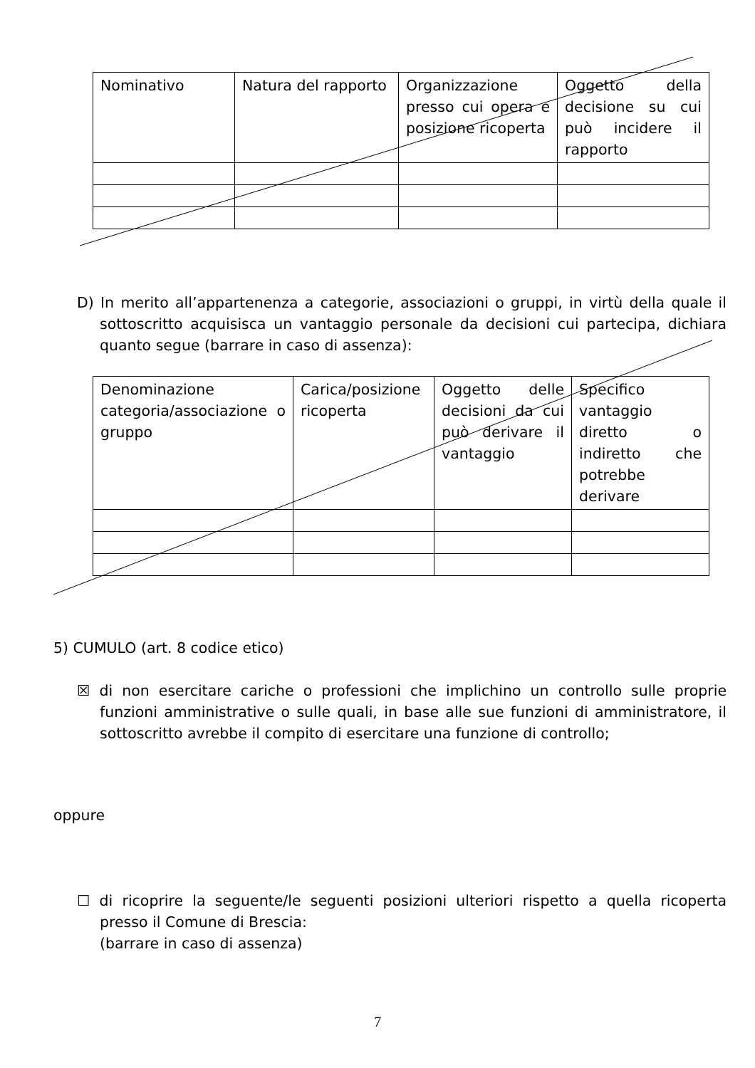| Nominativo | Natura del rapporto | Organizzazione presso cui opera e posizione ricoperta | Oggetto della decisione su cui può incidere il rapporto |
D) In merito all’appartenenza a categorie, associazioni o gruppi, in virtù della quale il sottoscritto acquisisca un vantaggio personale da decisioni cui partecipa, dichiara quanto segue (barrare in caso di assenza):
| Denominazione categoria/associazione o gruppo | Carica/posizione ricoperta | Oggetto delle decisioni da cui può derivare il vantaggio | Specifico vantaggio diretto o indiretto che potrebbe derivare |
5) CUMULO (art. 8 codice etico)
☒ di non esercitare cariche o professioni che implichino un controllo sulle proprie funzioni amministrative o sulle quali, in base alle sue funzioni di amministratore, il sottoscritto avrebbe il compito di esercitare una funzione di controllo;
oppure
☐ di ricoprire la seguente/le seguenti posizioni ulteriori rispetto a quella ricoperta presso il Comune di Brescia:
(barrare in caso di assenza)
7